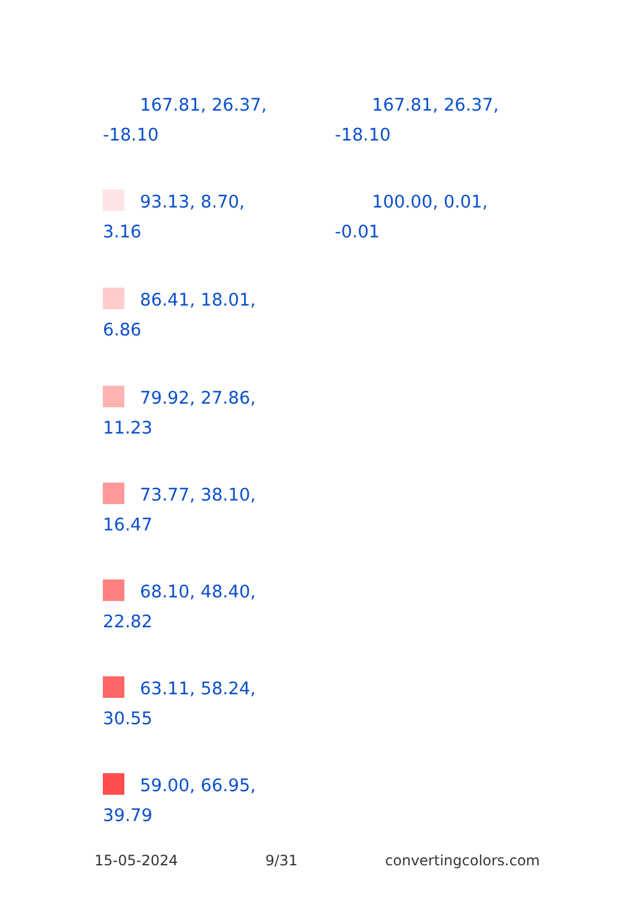167.81, 26.37, -18.10
93.13, 8.70, 3.16
86.41, 18.01, 6.86
79.92, 27.86, 11.23
73.77, 38.10, 16.47
68.10, 48.40, 22.82
63.11, 58.24, 30.55
59.00, 66.95, 39.79
167.81, 26.37, -18.10
100.00, 0.01, -0.01
15-05-2024 9/31 convertingcolors.com